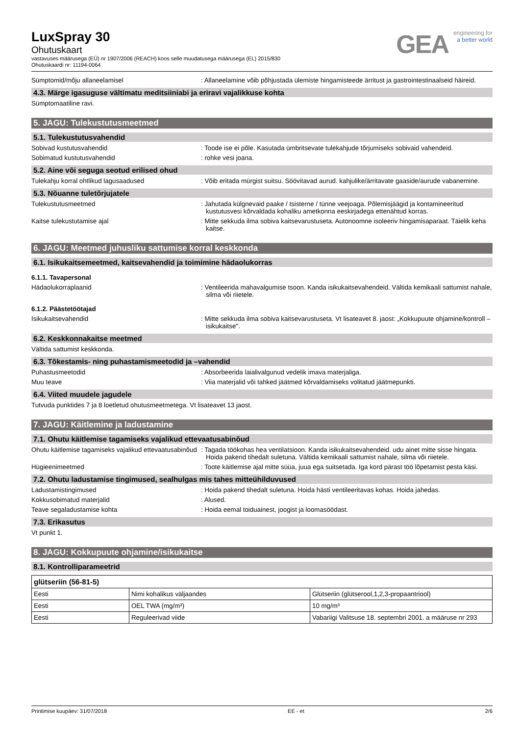LuxSpray 30
Ohutuskaart
vastavuses määrusega (EÜ) nr 1907/2006 (REACH) koos selle muudatusega määrusega (EL) 2015/830
Ohutuskaardi nr: 11194-0064
GEA
engineering for
a better world
Sümptomid/mõju allaneelamisel : Allaneelamine võib põhjustada ülemiste hingamisteede ärritust ja gastrointestinaalseid häireid.
4.3. Märge igasuguse vältimatu meditsiiniabi ja eriravi vajalikkuse kohta
Sümptomaatiline ravi.
5. JAGU: Tulekustutusmeetmed
5.1. Tulekustutusvahendid
Sobivad kustutusvahendid : Toode ise ei põle. Kasutada ümbritsevate tulekahjude tõrjumiseks sobivaid vahendeid.
Sobimatud kustutusvahendid : rohke vesi joana.
5.2. Aine või seguga seotud erilised ohud
Tulekahju korral ohtlikud lagusaadused : Võib eritada mürgist suitsu. Söövitavad aurud. kahjulike/ärritavate gaaside/aurude vabanemine.
5.3. Nõuanne tuletõrjujatele
Tulekustutusmeetmed : Jahutada külgnevaid paake / tsisterne / tünne veejoaga. Põlemisjäägid ja kontamineeritud kustutusvesi kõrvaldada kohaliku ametkonna eeskirjadega ettenähtud korras.
Kaitse tulekustutamise ajal : Mitte sekkuda ilma sobiva kaitsevarustuseta. Autonoomne isoleeriv hingamisaparaat. Täielik keha kaitse.
6. JAGU: Meetmed juhusliku sattumise korral keskkonda
6.1. Isikukaitsemeetmed, kaitsevahendid ja toimimine hädaolukorras
6.1.1. Tavapersonal
Hädaolukorraplaanid : Ventileerida mahavalgumise tsoon. Kanda isikukaitsevahendeid. Vältida kemikaali sattumist nahale, silma või riietele.
6.1.2. Päästetöötajad
Isikukaitsevahendid : Mitte sekkuda ilma sobiva kaitsevarustuseta. Vt lisateavet 8. jaost: „Kokkupuute ohjamine/kontroll – isikukaitse".
6.2. Keskkonnakaitse meetmed
Vältida sattumist keskkonda.
6.3. Tõkestamis- ning puhastamismeetodid ja –vahendid
Puhastusmeetodid : Absorbeerida laialivalgunud vedelik imava materjaliga.
Muu teave : Viia materjalid või tahked jäätmed kõrvaldamiseks volitatud jäätmepunkti.
6.4. Viited muudele jagudele
Tutvuda punktides 7 ja 8 loetletud ohutusmeetmetega. Vt lisateavet 13 jaost.
7. JAGU: Käitlemine ja ladustamine
7.1. Ohutu käitlemise tagamiseks vajalikud ettevaatusabinõud
Ohutu käitlemise tagamiseks vajalikud ettevaatusabinõud
: Tagada töökohas hea ventilatsioon. Kanda isikukaitsevahendeid. udu ainet mitte sisse hingata. Hoida pakend tihedalt suletuna. Vältida kemikaali sattumist nahale, silma või riietele.
Hügieenimeetmed : Toote käitlemise ajal mitte süüa, juua ega suitsetada. Iga kord pärast töö lõpetamist pesta käsi.
7.2. Ohutu ladustamise tingimused, sealhulgas mis tahes mitteühilduvused
Ladustamistingimused : Hoida pakend tihedalt suletuna. Hoida hästi ventileeritavas kohas. Hoida jahedas.
Kokkusobimatud materjalid : Alused.
Teave segaladustamise kohta : Hoida eemal toiduainest, joogist ja loomasöödast.
7.3. Erikasutus
Vt punkt 1.
8. JAGU: Kokkupuute ohjamine/isikukaitse
8.1. Kontrolliparameetrid
| glütseriin (56-81-5) | | |
| Eesti | Nimi kohalikus väljaandes | Glütseriin (glütserool,1,2,3-propaantriool) |
| Eesti | OEL TWA (mg/m³) | 10 mg/m³ |
| Eesti | Reguleerivad viide | Vabariigi Valitsuse 18. septembri 2001. a määruse nr 293 |
Printimise kuupäev: 31/07/2018 EE - et 2/6